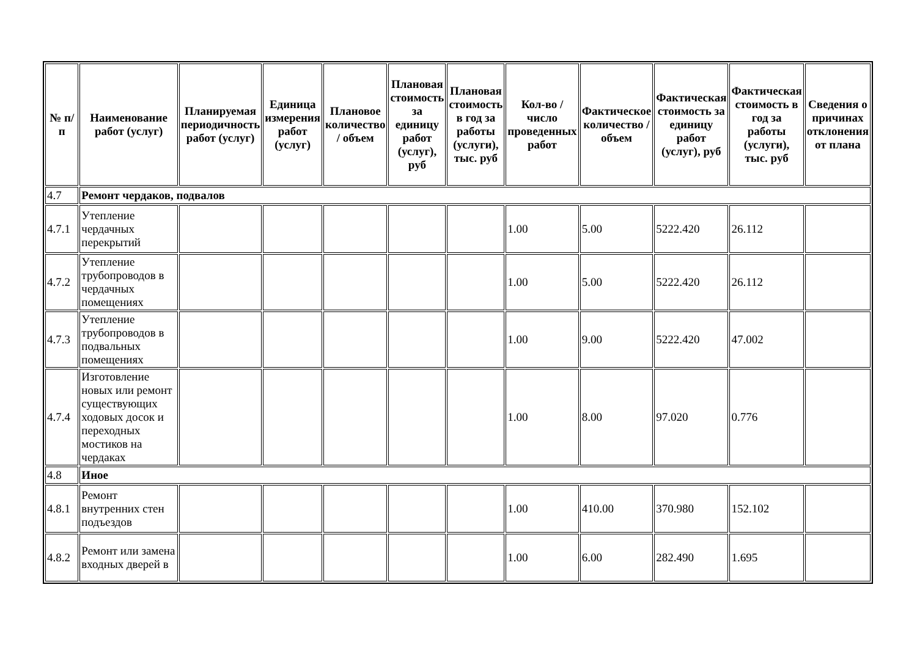| № п/п | Наименование работ (услуг) | Планируемая периодичность работ (услуг) | Единица измерения работ (услуг) | Плановое количество / объем | Плановая стоимость за единицу работ (услуг), руб | Плановая стоимость в год за работы (услуги), тыс. руб | Кол-во / число проведенных работ | Фактическое количество / объем | Фактическая стоимость за единицу работ (услуг), руб | Фактическая стоимость в год за работы (услуги), тыс. руб | Сведения о причинах отклонения от плана |
| --- | --- | --- | --- | --- | --- | --- | --- | --- | --- | --- | --- |
| 4.7 | Ремонт чердаков, подвалов | | | | | | | | | | |
| 4.7.1 | Утепление чердачных перекрытий | | | | | | 1.00 | 5.00 | 5222.420 | 26.112 | |
| 4.7.2 | Утепление трубопроводов в чердачных помещениях | | | | | | 1.00 | 5.00 | 5222.420 | 26.112 | |
| 4.7.3 | Утепление трубопроводов в подвальных помещениях | | | | | | 1.00 | 9.00 | 5222.420 | 47.002 | |
| 4.7.4 | Изготовление новых или ремонт существующих ходовых досок и переходных мостиков на чердаках | | | | | | 1.00 | 8.00 | 97.020 | 0.776 | |
| 4.8 | Иное | | | | | | | | | | |
| 4.8.1 | Ремонт внутренних стен подъездов | | | | | | 1.00 | 410.00 | 370.980 | 152.102 | |
| 4.8.2 | Ремонт или замена входных дверей в | | | | | | 1.00 | 6.00 | 282.490 | 1.695 | |